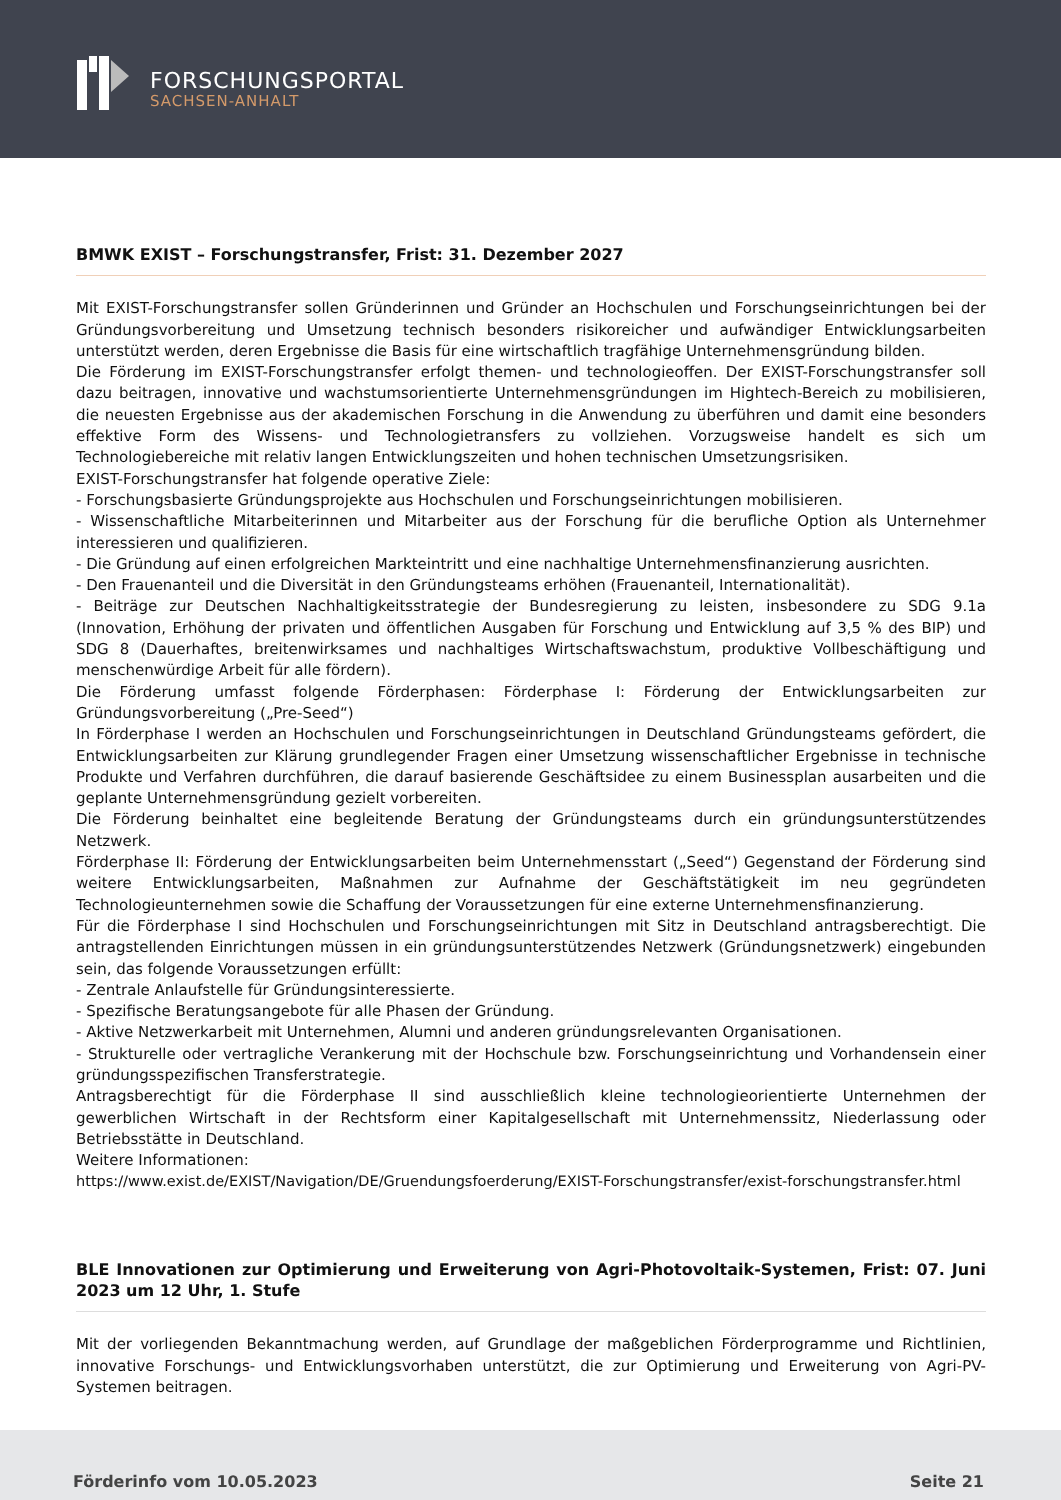FORSCHUNGSPORTAL
SACHSEN-ANHALT
BMWK EXIST – Forschungstransfer, Frist: 31. Dezember 2027
Mit EXIST-Forschungstransfer sollen Gründerinnen und Gründer an Hochschulen und Forschungseinrichtungen bei der Gründungsvorbereitung und Umsetzung technisch besonders risikoreicher und aufwändiger Entwicklungsarbeiten unterstützt werden, deren Ergebnisse die Basis für eine wirtschaftlich tragfähige Unternehmensgründung bilden.
Die Förderung im EXIST-Forschungstransfer erfolgt themen- und technologieoffen. Der EXIST-Forschungstransfer soll dazu beitragen, innovative und wachstumsorientierte Unternehmensgründungen im Hightech-Bereich zu mobilisieren, die neuesten Ergebnisse aus der akademischen Forschung in die Anwendung zu überführen und damit eine besonders effektive Form des Wissens- und Technologietransfers zu vollziehen. Vorzugsweise handelt es sich um Technologiebereiche mit relativ langen Entwicklungszeiten und hohen technischen Umsetzungsrisiken.
EXIST-Forschungstransfer hat folgende operative Ziele:
- Forschungsbasierte Gründungsprojekte aus Hochschulen und Forschungseinrichtungen mobilisieren.
- Wissenschaftliche Mitarbeiterinnen und Mitarbeiter aus der Forschung für die berufliche Option als Unternehmer interessieren und qualifizieren.
- Die Gründung auf einen erfolgreichen Markteintritt und eine nachhaltige Unternehmensfinanzierung ausrichten.
- Den Frauenanteil und die Diversität in den Gründungsteams erhöhen (Frauenanteil, Internationalität).
- Beiträge zur Deutschen Nachhaltigkeitsstrategie der Bundesregierung zu leisten, insbesondere zu SDG 9.1a (Innovation, Erhöhung der privaten und öffentlichen Ausgaben für Forschung und Entwicklung auf 3,5 % des BIP) und SDG 8 (Dauerhaftes, breitenwirksames und nachhaltiges Wirtschaftswachstum, produktive Vollbeschäftigung und menschenwürdige Arbeit für alle fördern).
Die Förderung umfasst folgende Förderphasen: Förderphase I: Förderung der Entwicklungsarbeiten zur Gründungsvorbereitung („Pre-Seed“)
In Förderphase I werden an Hochschulen und Forschungseinrichtungen in Deutschland Gründungsteams gefördert, die Entwicklungsarbeiten zur Klärung grundlegender Fragen einer Umsetzung wissenschaftlicher Ergebnisse in technische Produkte und Verfahren durchführen, die darauf basierende Geschäftsidee zu einem Businessplan ausarbeiten und die geplante Unternehmensgründung gezielt vorbereiten.
Die Förderung beinhaltet eine begleitende Beratung der Gründungsteams durch ein gründungsunterstützendes Netzwerk.
Förderphase II: Förderung der Entwicklungsarbeiten beim Unternehmensstart („Seed“) Gegenstand der Förderung sind weitere Entwicklungsarbeiten, Maßnahmen zur Aufnahme der Geschäftstätigkeit im neu gegründeten Technologieunternehmen sowie die Schaffung der Voraussetzungen für eine externe Unternehmensfinanzierung.
Für die Förderphase I sind Hochschulen und Forschungseinrichtungen mit Sitz in Deutschland antragsberechtigt. Die antragstellenden Einrichtungen müssen in ein gründungsunterstützendes Netzwerk (Gründungsnetzwerk) eingebunden sein, das folgende Voraussetzungen erfüllt:
- Zentrale Anlaufstelle für Gründungsinteressierte.
- Spezifische Beratungsangebote für alle Phasen der Gründung.
- Aktive Netzwerkarbeit mit Unternehmen, Alumni und anderen gründungsrelevanten Organisationen.
- Strukturelle oder vertragliche Verankerung mit der Hochschule bzw. Forschungseinrichtung und Vorhandensein einer gründungsspezifischen Transferstrategie.
Antragsberechtigt für die Förderphase II sind ausschließlich kleine technologieorientierte Unternehmen der gewerblichen Wirtschaft in der Rechtsform einer Kapitalgesellschaft mit Unternehmenssitz, Niederlassung oder Betriebsstätte in Deutschland.
Weitere Informationen:
https://www.exist.de/EXIST/Navigation/DE/Gruendungsfoerderung/EXIST-Forschungstransfer/exist-forschungstransfer.html
BLE Innovationen zur Optimierung und Erweiterung von Agri-Photovoltaik-Systemen, Frist: 07. Juni 2023 um 12 Uhr, 1. Stufe
Mit der vorliegenden Bekanntmachung werden, auf Grundlage der maßgeblichen Förderprogramme und Richtlinien, innovative Forschungs- und Entwicklungsvorhaben unterstützt, die zur Optimierung und Erweiterung von Agri-PV-Systemen beitragen.
Förderinfo vom 10.05.2023 Seite 21